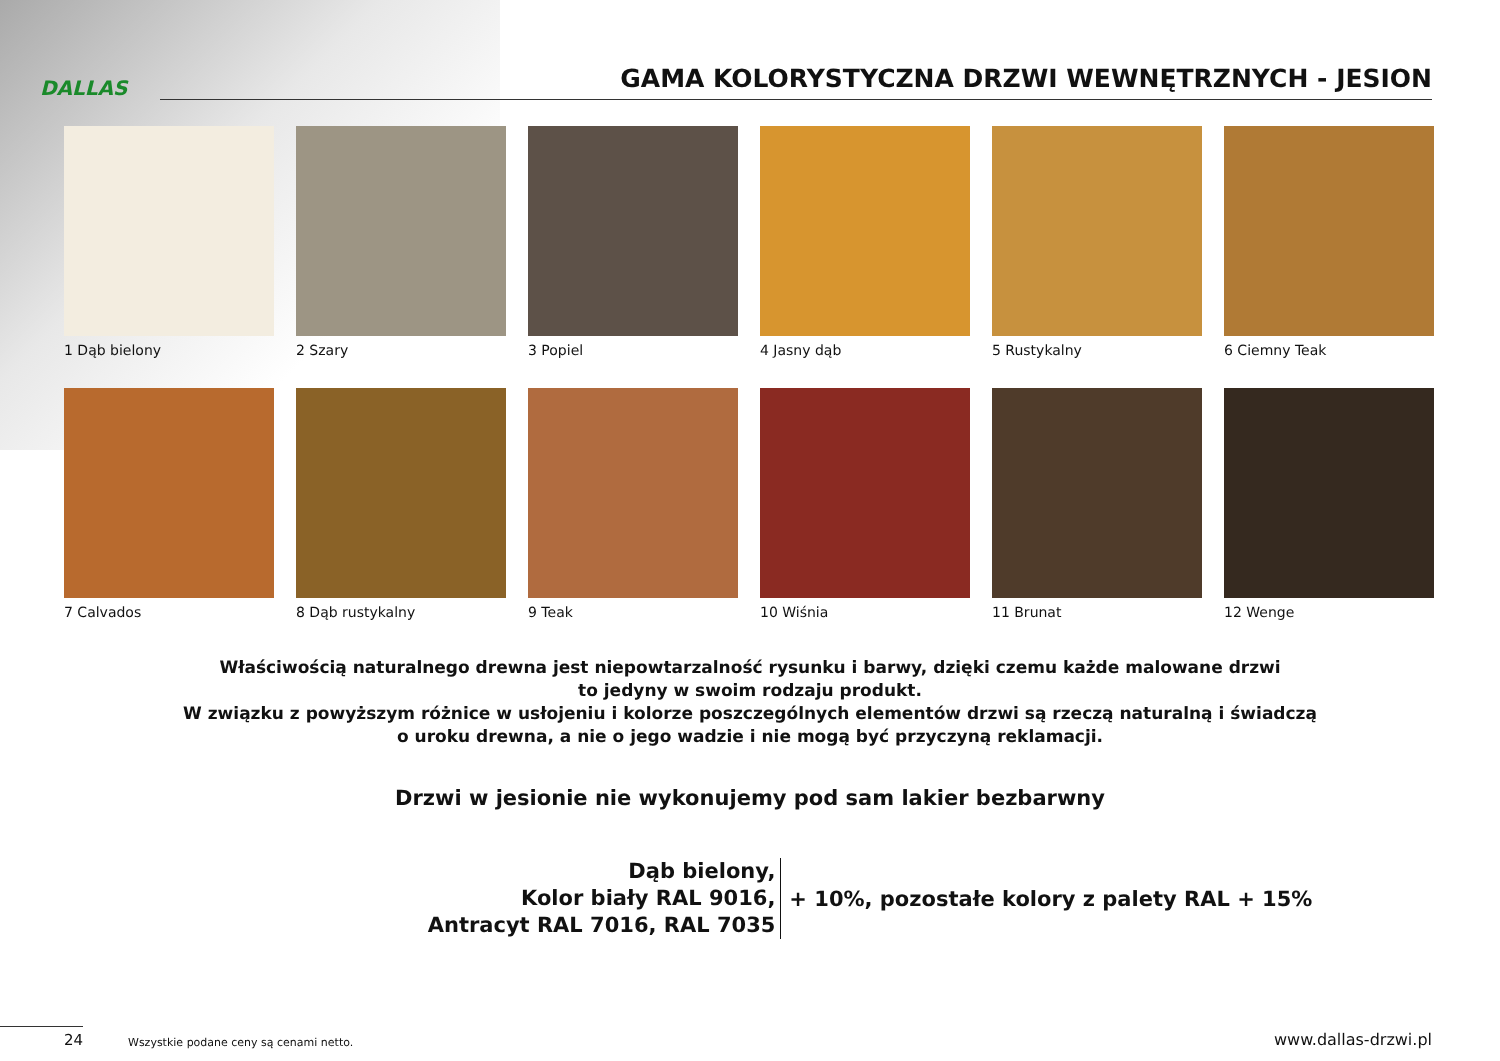DALLAS
GAMA KOLORYSTYCZNA DRZWI WEWNĘTRZNYCH - JESION
1 Dąb bielony
2 Szary
3 Popiel
4 Jasny dąb
5 Rustykalny
6 Ciemny Teak
7 Calvados
8 Dąb rustykalny
9 Teak
10 Wiśnia
11 Brunat
12 Wenge
Właściwością naturalnego drewna jest niepowtarzalność rysunku i barwy, dzięki czemu każde malowane drzwi
to jedyny w swoim rodzaju produkt.
W związku z powyższym różnice w usłojeniu i kolorze poszczególnych elementów drzwi są rzeczą naturalną i świadczą
o uroku drewna, a nie o jego wadzie i nie mogą być przyczyną reklamacji.
Drzwi w jesionie nie wykonujemy pod sam lakier bezbarwny
Dąb bielony,
Kolor biały RAL 9016,
Antracyt RAL 7016, RAL 7035
+ 10%, pozostałe kolory z palety RAL + 15%
24
Wszystkie podane ceny są cenami netto.
www.dallas-drzwi.pl